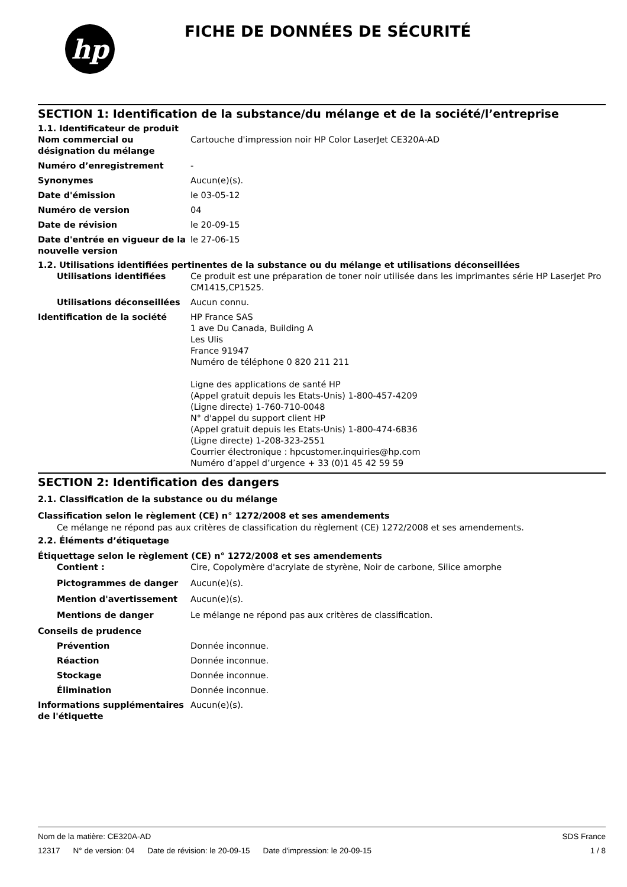hp
FICHE DE DONNÉES DE SÉCURITÉ
SECTION 1: Identification de la substance/du mélange et de la société/l’entreprise
1.1. Identificateur de produit
Nom commercial ou désignation du mélange
Cartouche d'impression noir HP Color LaserJet CE320A-AD
Numéro d’enregistrement -
Synonymes Aucun(e)(s).
Date d'émission le 03-05-12
Numéro de version 04
Date de révision le 20-09-15
Date d'entrée en vigueur de la nouvelle version
le 27-06-15
1.2. Utilisations identifiées pertinentes de la substance ou du mélange et utilisations déconseillées
Utilisations identifiées Ce produit est une préparation de toner noir utilisée dans les imprimantes série HP LaserJet Pro CM1415,CP1525.
Utilisations déconseillées
Aucun connu.
Identification de la société HP France SAS
1 ave Du Canada, Building A
Les Ulis
France 91947
Numéro de téléphone 0 820 211 211
Ligne des applications de santé HP
(Appel gratuit depuis les Etats-Unis) 1-800-457-4209
(Ligne directe) 1-760-710-0048
N° d'appel du support client HP
(Appel gratuit depuis les Etats-Unis) 1-800-474-6836
(Ligne directe) 1-208-323-2551
Courrier électronique : hpcustomer.inquiries@hp.com
Numéro d’appel d’urgence + 33 (0)1 45 42 59 59
SECTION 2: Identification des dangers
2.1. Classification de la substance ou du mélange
Classification selon le règlement (CE) n° 1272/2008 et ses amendements
Ce mélange ne répond pas aux critères de classification du règlement (CE) 1272/2008 et ses amendements.
2.2. Éléments d’étiquetage
Étiquettage selon le règlement (CE) n° 1272/2008 et ses amendements
Contient : Cire, Copolymère d'acrylate de styrène, Noir de carbone, Silice amorphe
Pictogrammes de danger Aucun(e)(s).
Mention d'avertissement Aucun(e)(s).
Mentions de danger Le mélange ne répond pas aux critères de classification.
Conseils de prudence
Prévention Donnée inconnue.
Réaction Donnée inconnue.
Stockage Donnée inconnue.
Élimination Donnée inconnue.
Informations supplémentaires de l'étiquette
Aucun(e)(s).
Nom de la matière: CE320A-AD SDS France
12317 N° de version: 04 Date de révision: le 20-09-15 Date d'impression: le 20-09-15
1 / 8